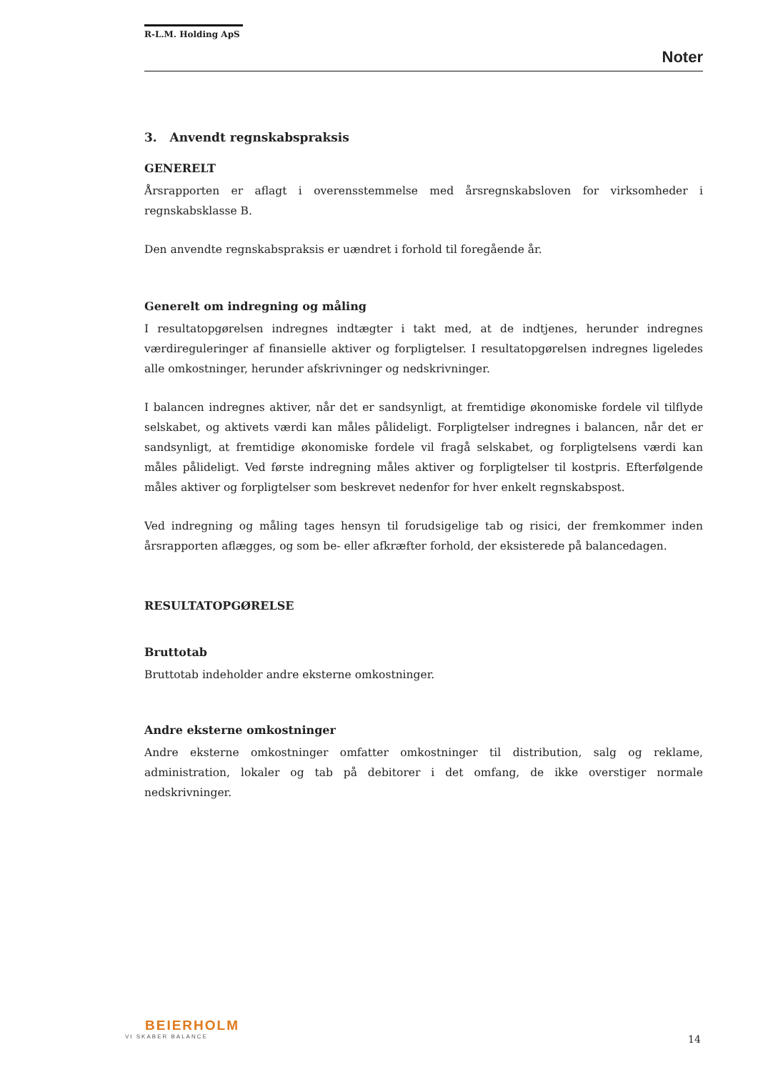R-L.M. Holding ApS
Noter
3. Anvendt regnskabspraksis
GENERELT
Årsrapporten er aflagt i overensstemmelse med årsregnskabsloven for virksomheder i regnskabsklasse B.
Den anvendte regnskabspraksis er uændret i forhold til foregående år.
Generelt om indregning og måling
I resultatopgørelsen indregnes indtægter i takt med, at de indtjenes, herunder indregnes værdireguleringer af finansielle aktiver og forpligtelser. I resultatopgørelsen indregnes ligeledes alle omkostninger, herunder afskrivninger og nedskrivninger.
I balancen indregnes aktiver, når det er sandsynligt, at fremtidige økonomiske fordele vil tilflyde selskabet, og aktivets værdi kan måles pålideligt. Forpligtelser indregnes i balancen, når det er sandsynligt, at fremtidige økonomiske fordele vil fragå selskabet, og forpligtelsens værdi kan måles pålideligt. Ved første indregning måles aktiver og forpligtelser til kostpris. Efterfølgende måles aktiver og forpligtelser som beskrevet nedenfor for hver enkelt regnskabspost.
Ved indregning og måling tages hensyn til forudsigelige tab og risici, der fremkommer inden årsrapporten aflægges, og som be- eller afkræfter forhold, der eksisterede på balancedagen.
RESULTATOPGØRELSE
Bruttotab
Bruttotab indeholder andre eksterne omkostninger.
Andre eksterne omkostninger
Andre eksterne omkostninger omfatter omkostninger til distribution, salg og reklame, administration, lokaler og tab på debitorer i det omfang, de ikke overstiger normale nedskrivninger.
BEIERHOLM
VI SKABER BALANCE
14